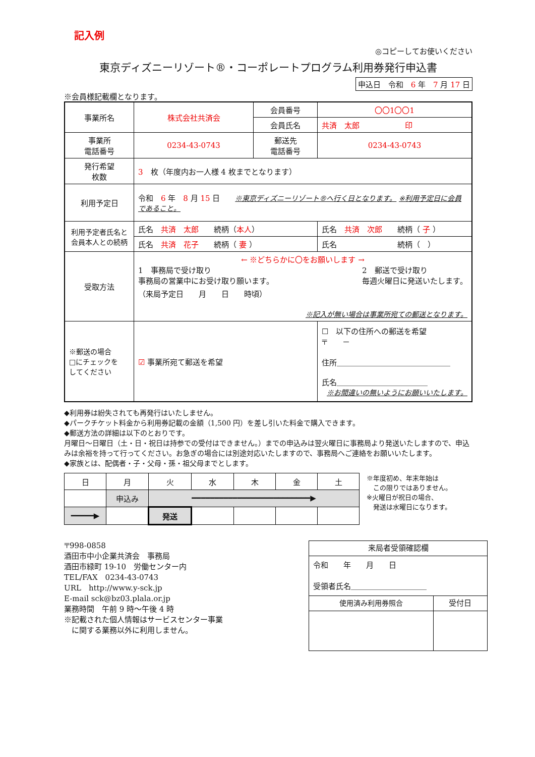記入例
◎コピーしてお使いください
東京ディズニーリゾート®・コーポレートプログラム利用券発行申込書
申込日　令和　6 年　7 月 17 日
※会員様記載欄となります。
| 事業所名 | 株式会社共済会 | 会員番号 | 〇〇1〇〇1 |
| | | 会員氏名 | 共済 太郎 印 |
| 事業所 電話番号 | 0234-43-0743 | 郵送先 電話番号 | 0234-43-0743 |
| 発行希望 枚数 | 3 枚（年度内お一人様 4 枚までとなります） | | |
| 利用予定日 | 令和 6 年 8 月 15 日 ※東京ディズニーリゾート®へ行く日となります。 ※利用予定日に会員であること。 | | |
| 利用予定者氏名と会員本人との続柄 | 氏名 共済 太郎 続柄（ 本人 ） | | 氏名 共済 次郎 続柄（ 子 ） |
| | 氏名 共済 花子 続柄（ 妻 ） | | 氏名 続柄（ ） |
| 受取方法 | ← ※どちらかに〇をお願いします → 1 事務局で受け取り 事務局の営業中にお受け取り願います。 （来局予定日 月 日 時頃） 2 郵送で受け取り 毎週火曜日に発送いたします。 ※記入が無い場合は事業所宛ての郵送となります。 | | |
| ※郵送の場合 □にチェックを してください | ☑ 事業所宛て郵送を希望 | | ☐ 以下の住所への郵送を希望 〒 － 住所＿＿＿＿＿＿＿＿＿＿＿＿＿＿＿ 氏名＿＿＿＿＿＿＿＿＿＿＿＿ ※お間違いの無いようにお願いいたします。 |
◆利用券は紛失されても再発行はいたしません。
◆パークチケット料金から利用券記載の金額（1,500 円）を差し引いた料金で購入できます。
◆郵送方法の詳細は以下のとおりです。
月曜日～日曜日（土・日・祝日は持参での受付はできません。）までの申込みは翌火曜日に事務局より発送いたしますので、申込みは余裕を持って行ってください。お急ぎの場合には別途対応いたしますので、事務局へご連絡をお願いいたします。
◆家族とは、配偶者・子・父母・孫・祖父母までとします。
| 日 | 月 | 火 | 水 | 木 | 金 | 土 |
| | 申込み | ━━━━━━━━━━━━━━━━━━━━━━━━━━▶ | | | | |
| ━━━━━▶ | | 発送 | | | | |
※年度初め、年末年始は
　この限りではありません。
※火曜日が祝日の場合、
　発送は水曜日になります。
〒998-0858
酒田市中小企業共済会　事務局
酒田市緑町 19-10　労働センター内
TEL/FAX　0234-43-0743
URL　http://www.y-sck.jp
E-mail sck@bz03.plala.or.jp
業務時間　午前 9 時～午後 4 時
※記載された個人情報はサービスセンター事業
　に関する業務以外に利用しません。
| 来局者受領確認欄 | |
| 令和 年 月 日 受領者氏名＿＿＿＿＿＿＿＿＿＿ | |
| 使用済み利用券照合 | 受付日 |